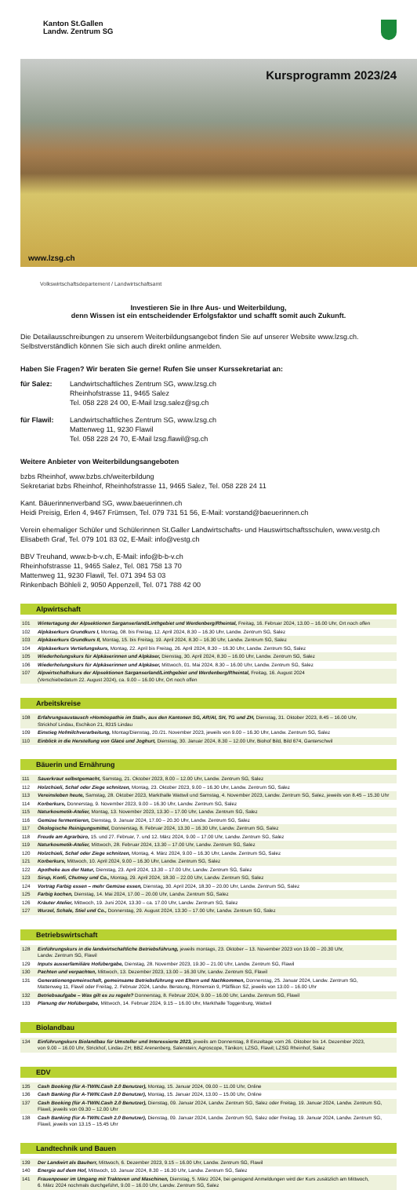Kanton St.Gallen
Landw. Zentrum SG
Kursprogramm 2023/24
www.lzsg.ch
Volkswirtschaftsdepartement / Landwirtschaftsamt
Investieren Sie in Ihre Aus- und Weiterbildung,
denn Wissen ist ein entscheidender Erfolgsfaktor und schafft somit auch Zukunft.
Die Detailausschreibungen zu unserem Weiterbildungsangebot finden Sie auf unserer Website www.lzsg.ch.
Selbstverständlich können Sie sich auch direkt online anmelden.
Haben Sie Fragen? Wir beraten Sie gerne! Rufen Sie unser Kurssekretariat an:
für Salez: Landwirtschaftliches Zentrum SG, www.lzsg.ch
Rheinhofstrasse 11, 9465 Salez
Tel. 058 228 24 00, E-Mail lzsg.salez@sg.ch
für Flawil: Landwirtschaftliches Zentrum SG, www.lzsg.ch
Mattenweg 11, 9230 Flawil
Tel. 058 228 24 70, E-Mail lzsg.flawil@sg.ch
Weitere Anbieter von Weiterbildungsangeboten
bzbs Rheinhof, www.bzbs.ch/weiterbildung
Sekretariat bzbs Rheinhof, Rheinhofstrasse 11, 9465 Salez, Tel. 058 228 24 11
Kant. Bäuerinnenverband SG, www.baeuerinnen.ch
Heidi Preisig, Erlen 4, 9467 Frümsen, Tel. 079 731 51 56, E-Mail: vorstand@baeuerinnen.ch
Verein ehemaliger Schüler und Schülerinnen St.Galler Landwirtschafts- und Hauswirtschaftsschulen, www.vestg.ch
Elisabeth Graf, Tel. 079 101 83 02, E-Mail: info@vestg.ch
BBV Treuhand, www.b-b-v.ch, E-Mail: info@b-b-v.ch
Rheinhofstrasse 11, 9465 Salez, Tel. 081 758 13 70
Mattenweg 11, 9230 Flawil, Tel. 071 394 53 03
Rinkenbach Böhleli 2, 9050 Appenzell, Tel. 071 788 42 00
Alpwirtschaft
| 101 | Wintertagung der Alpsektionen Sarganserland/Linthgebiet und Werdenberg/Rheintal, Freitag, 16. Februar 2024, 13.00 – 16.00 Uhr, Ort noch offen |
| 102 | Alpkäserkurs Grundkurs I, Montag, 08. bis Freitag, 12. April 2024, 8.30 – 16.30 Uhr, Landw. Zentrum SG, Salez |
| 103 | Alpkäserkurs Grundkurs II, Montag, 15. bis Freitag, 19. April 2024, 8.30 – 16.30 Uhr, Landw. Zentrum SG, Salez |
| 104 | Alpkäserkurs Vertiefungskurs, Montag, 22. April bis Freitag, 26. April 2024, 8.30 – 16.30 Uhr, Landw. Zentrum SG, Salez |
| 105 | Wiederholungskurs für Alpkäserinnen und Alpkäser, Dienstag, 30. April 2024, 8.30 – 16.00 Uhr, Landw. Zentrum SG, Salez |
| 106 | Wiederholungskurs für Alpkäserinnen und Alpkäser, Mittwoch, 01. Mai 2024, 8.30 – 16.00 Uhr, Landw. Zentrum SG, Salez |
| 107 | Alpwirtschaftskurs der Alpsektionen Sarganserland/Linthgebiet und Werdenberg/Rheintal, Freitag, 16. August 2024 (Verschiebedatum 22. August 2024), ca. 9.00 – 16.00 Uhr, Ort noch offen |
Arbeitskreise
| 108 | Erfahrungsaustausch «Homöopathie im Stall», aus den Kantonen SG, AR/AI, SH, TG und ZH, Dienstag, 31. Oktober 2023, 8.45 – 16.00 Uhr, Strickhof Lindau, Eschikon 21, 8315 Lindau |
| 109 | Einstieg Hofmilchverarbeitung, Montag/Dienstag, 20./21. November 2023, jeweils von 9.00 – 16.30 Uhr, Landw. Zentrum SG, Salez |
| 110 | Einblick in die Herstellung von Glacé und Joghurt, Dienstag, 30. Januar 2024, 8.30 – 12.00 Uhr, Biohof Bild, Bild 674, Ganterschwil |
Bäuerin und Ernährung
| 111 | Sauerkraut selbstgemacht, Samstag, 21. Oktober 2023, 8.00 – 12.00 Uhr, Landw. Zentrum SG, Salez |
| 112 | Holzchüeli, Schaf oder Ziege schnitzen, Montag, 23. Oktober 2023, 9.00 – 16.30 Uhr, Landw. Zentrum SG, Salez |
| 113 | Vereinsleben heute, Samstag, 28. Oktober 2023, Markthalle Wattwil und Samstag, 4. November 2023, Landw. Zentrum SG, Salez, jeweils von 8.45 – 15.30 Uhr |
| 114 | Korberkurs, Donnerstag, 9. November 2023, 9.00 – 16.30 Uhr, Landw. Zentrum SG, Salez |
| 115 | Naturkosmetik-Atelier, Montag, 13. November 2023, 13.30 – 17.00 Uhr, Landw. Zentrum SG, Salez |
| 116 | Gemüse fermentieren, Dienstag, 9. Januar 2024, 17.00 – 20.30 Uhr, Landw. Zentrum SG, Salez |
| 117 | Ökologische Reinigungsmittel, Donnerstag, 8. Februar 2024, 13.30 – 16.30 Uhr, Landw. Zentrum SG, Salez |
| 118 | Freude am Agrarbüro, 15. und 27. Februar, 7. und 12. März 2024, 9.00 – 17.00 Uhr, Landw. Zentrum SG, Salez |
| 119 | Naturkosmetik-Atelier, Mittwoch, 28. Februar 2024, 13.30 – 17.00 Uhr, Landw. Zentrum SG, Salez |
| 120 | Holzchüeli, Schaf oder Ziege schnitzen, Montag, 4. März 2024, 9.00 – 16.30 Uhr, Landw. Zentrum SG, Salez |
| 121 | Korberkurs, Mittwoch, 10. April 2024, 9.00 – 16.30 Uhr, Landw. Zentrum SG, Salez |
| 122 | Apotheke aus der Natur, Dienstag, 23. April 2024, 13.30 – 17.00 Uhr, Landw. Zentrum SG, Salez |
| 123 | Sirup, Konfi, Chutney und Co., Montag, 29. April 2024, 18.30 – 22.00 Uhr, Landw. Zentrum SG, Salez |
| 124 | Vortrag Farbig essen – mehr Gemüse essen, Dienstag, 30. April 2024, 18.30 – 20.00 Uhr, Landw. Zentrum SG, Salez |
| 125 | Farbig kochen, Dienstag, 14. Mai 2024, 17.00 – 20.00 Uhr, Landw. Zentrum SG, Salez |
| 126 | Kräuter Atelier, Mittwoch, 19. Juni 2024, 13.30 – ca. 17.00 Uhr, Landw. Zentrum SG, Salez |
| 127 | Wurzel, Schale, Stiel und Co., Donnerstag, 29. August 2024, 13.30 – 17.00 Uhr, Landw. Zentrum SG, Salez |
Betriebswirtschaft
| 128 | Einführungskurs in die landwirtschaftliche Betriebsführung, jeweils montags, 23. Oktober – 13. November 2023 von 19.00 – 20.30 Uhr, Landw. Zentrum SG, Flawil |
| 129 | Inputs ausserfamiliäre Hofübergabe, Dienstag, 28. November 2023, 19.30 – 21.00 Uhr, Landw. Zentrum SG, Flawil |
| 130 | Pachten und verpachten, Mittwoch, 13. Dezember 2023, 13.00 – 16.30 Uhr, Landw. Zentrum SG, Flawil |
| 131 | Generationengemeinschaft, gemeinsame Betriebsführung von Eltern und Nachkommen, Donnerstag, 25. Januar 2024, Landw. Zentrum SG, Mattenweg 11, Flawil oder Freitag, 2. Februar 2024, Landw. Beratung, Römerrain 9, Pfäffikon SZ, jeweils von 13.00 – 16.00 Uhr |
| 132 | Betriebsaufgabe – Was gilt es zu regeln? Donnerstag, 8. Februar 2024, 9.00 – 16.00 Uhr, Landw. Zentrum SG, Flawil |
| 133 | Planung der Hofübergabe, Mittwoch, 14. Februar 2024, 9.15 – 16.00 Uhr, Markthalle Toggenburg, Wattwil |
Biolandbau
| 134 | Einführungskurs Biolandbau für Umsteller und Interessierte 2023, jeweils am Donnerstag, 8 Einzeltage vom 26. Oktober bis 14. Dezember 2023, von 9.00 – 16.00 Uhr, Strickhof, Lindau ZH; BBZ Arenenberg, Salenstein; Agroscope, Tänikon; LZSG, Flawil; LZSG Rheinhof, Salez |
EDV
| 135 | Cash Booking (für A-TWIN.Cash 2.0 Benutzer), Montag, 15. Januar 2024, 09.00 – 11.00 Uhr, Online |
| 136 | Cash Banking (für A-TWIN.Cash 2.0 Benutzer), Montag, 15. Januar 2024, 13.00 – 15.00 Uhr, Online |
| 137 | Cash Booking (für A-TWIN.Cash 2.0 Benutzer), Dienstag, 09. Januar 2024, Landw. Zentrum SG, Salez oder Freitag, 19. Januar 2024, Landw. Zentrum SG, Flawil, jeweils von 09.30 – 12.00 Uhr |
| 138 | Cash Banking (für A-TWIN.Cash 2.0 Benutzer), Dienstag, 09. Januar 2024, Landw. Zentrum SG, Salez oder Freitag, 19. Januar 2024, Landw. Zentrum SG, Flawil, jeweils von 13.15 – 15.45 Uhr |
Landtechnik und Bauen
| 139 | Der Landwirt als Bauherr, Mittwoch, 6. Dezember 2023, 9.15 – 16.00 Uhr, Landw. Zentrum SG, Flawil |
| 140 | Energie auf dem Hof, Mittwoch, 10. Januar 2024, 8.30 – 16.30 Uhr, Landw. Zentrum SG, Salez |
| 141 | Frauenpower im Umgang mit Traktoren und Maschinen, Dienstag, 5. März 2024, bei genügend Anmeldungen wird der Kurs zusätzlich am Mittwoch, 6. März 2024 nochmals durchgeführt, 9.00 – 16.00 Uhr, Landw. Zentrum SG, Salez |